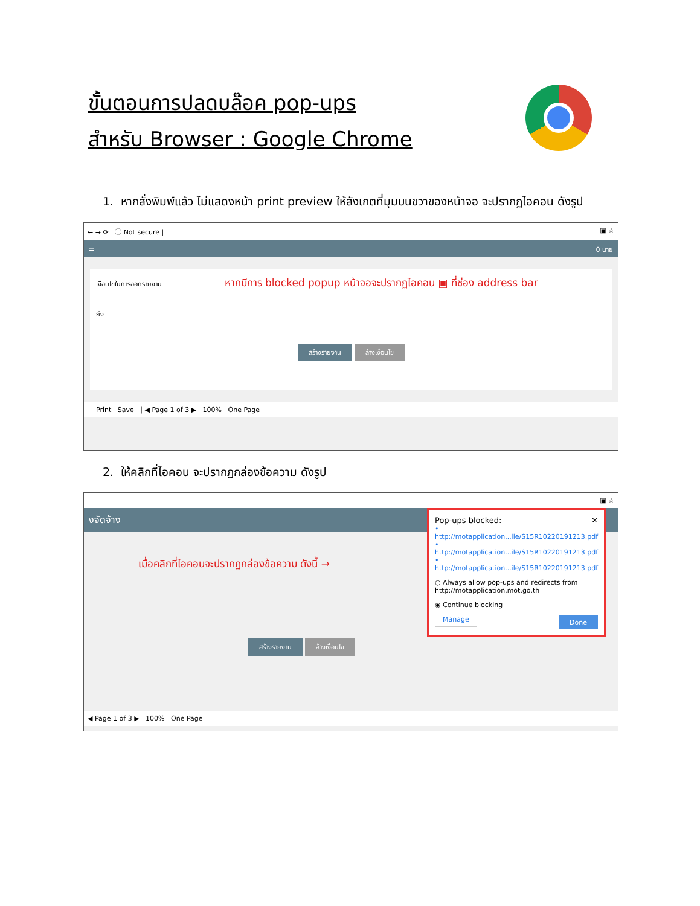ขั้นตอนการปลดบล๊อค pop-ups
สำหรับ Browser : Google Chrome
1. หากสั่งพิมพ์แล้ว ไม่แสดงหน้า print preview ให้สังเกตที่มุมบนขวาของหน้าจอ จะปรากฏไอคอน ดังรูป
← → ⟳ ⓘ Not secure | ▣ ☆
☰ 0 นาย
เงื่อนไขในการออกรายงาน หากมีการ blocked popup หน้าจอจะปรากฏไอคอน ▣ ที่ช่อง address bar
ถึง
สร้างรายงาน ล้างเงื่อนไข
Print Save | ◀ Page 1 of 3 ▶ 100% One Page
2. ให้คลิกที่ไอคอน จะปรากฏกล่องข้อความ ดังรูป
▣ ☆
งจัดจ้าง
เมื่อคลิกที่ไอคอนจะปรากฏกล่องข้อความ ดังนี้ →
สร้างรายงาน ล้างเงื่อนไข
◀ Page 1 of 3 ▶ 100% One Page
Pop-ups blocked: ✕
• http://motapplication...ile/S15R10220191213.pdf
• http://motapplication...ile/S15R10220191213.pdf
• http://motapplication...ile/S15R10220191213.pdf
○ Always allow pop-ups and redirects from http://motapplication.mot.go.th
◉ Continue blocking
Manage Done